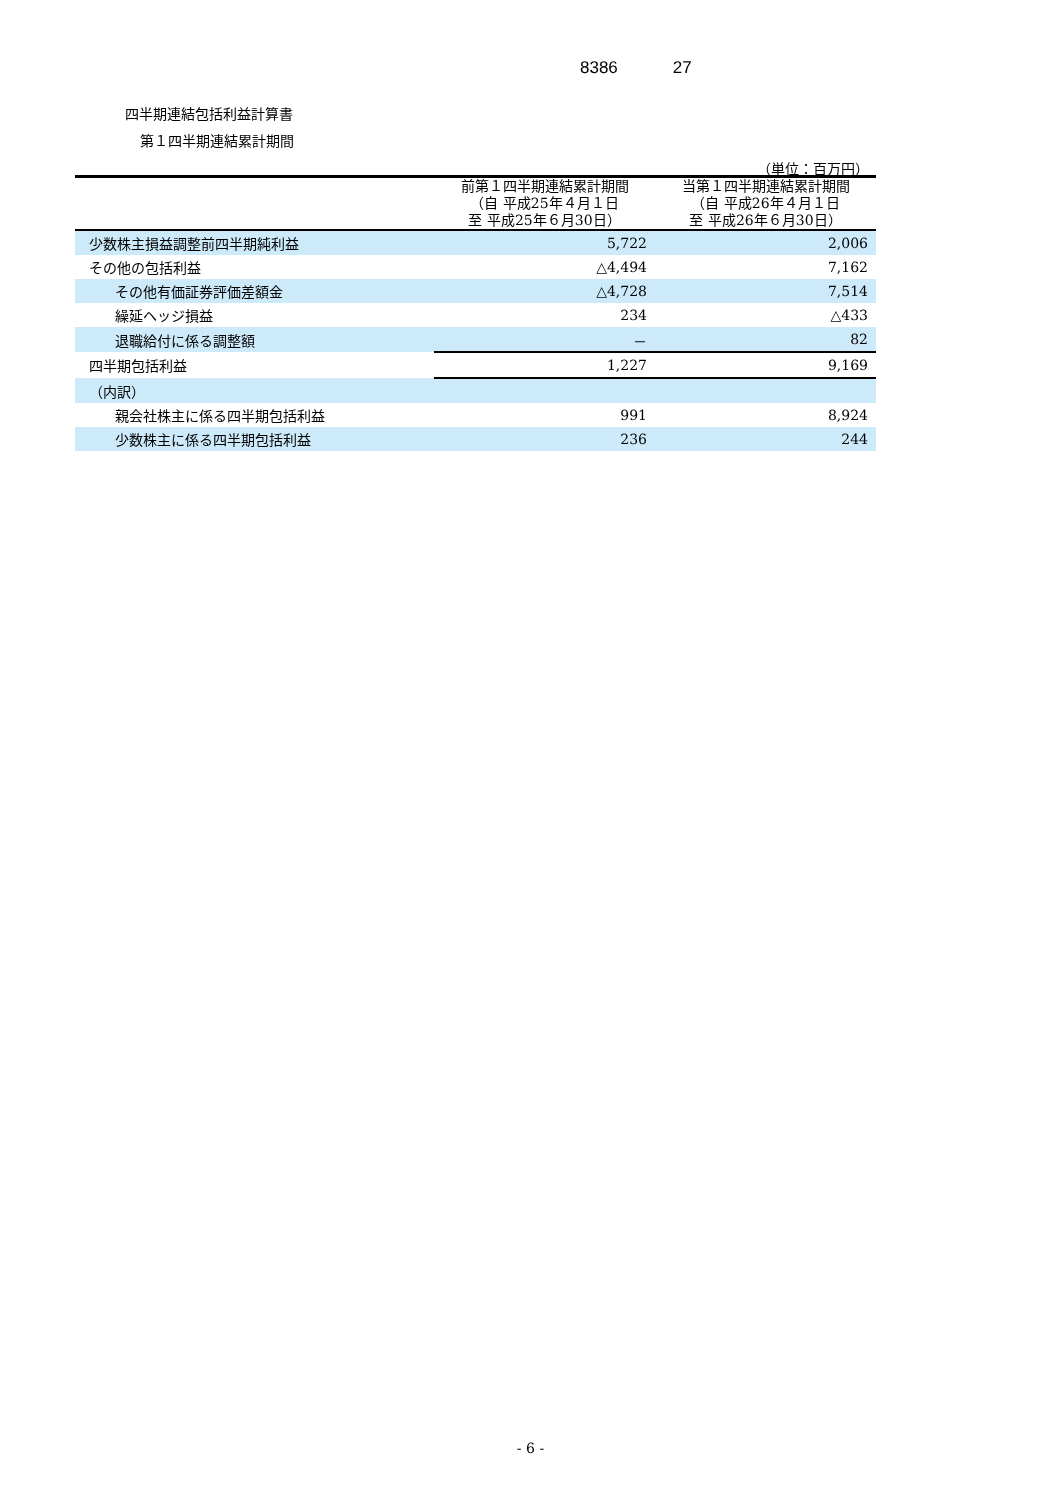8386 27
四半期連結包括利益計算書
第１四半期連結累計期間
（単位：百万円）
| | 前第１四半期連結累計期間 （自 平成25年４月１日 至 平成25年６月30日） | 当第１四半期連結累計期間 （自 平成26年４月１日 至 平成26年６月30日） |
| --- | --- | --- |
| 少数株主損益調整前四半期純利益 | 5,722 | 2,006 |
| その他の包括利益 | △4,494 | 7,162 |
| その他有価証券評価差額金 | △4,728 | 7,514 |
| 繰延ヘッジ損益 | 234 | △433 |
| 退職給付に係る調整額 | － | 82 |
| 四半期包括利益 | 1,227 | 9,169 |
| （内訳） | | |
| 親会社株主に係る四半期包括利益 | 991 | 8,924 |
| 少数株主に係る四半期包括利益 | 236 | 244 |
- 6 -